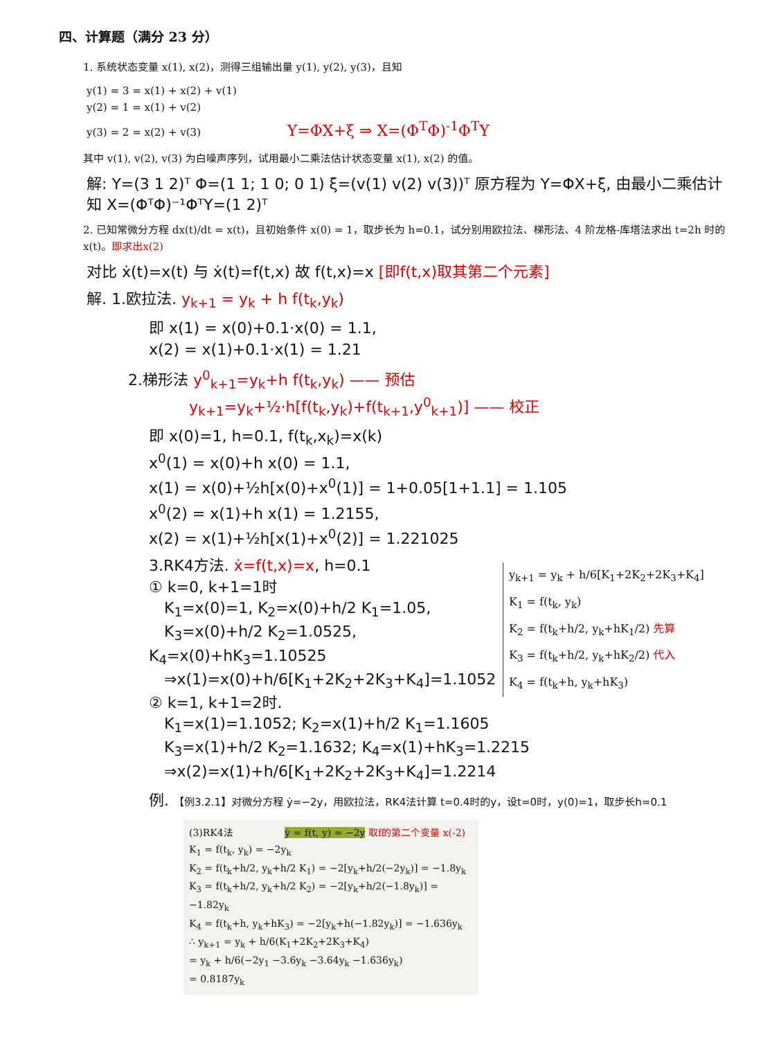四、计算题（满分 23 分）
1. 系统状态变量 x(1), x(2)，测得三组输出量 y(1), y(2), y(3)，且知
y(1) = 3 = x(1) + x(2) + v(1)
y(2) = 1 = x(1) + v(2)
y(3) = 2 = x(2) + v(3) Y=ΦX+ξ ⇒ X=(Φ<sup>T</sup>Φ)<sup>-1</sup>Φ<sup>T</sup>Y
其中 v(1), v(2), v(3) 为白噪声序列，试用最小二乘法估计状态变量 x(1), x(2) 的值。
解: Y=(3 1 2)ᵀ Φ=(1 1; 1 0; 0 1) ξ=(v(1) v(2) v(3))ᵀ 原方程为 Y=ΦX+ξ, 由最小二乘估计知 X=(ΦᵀΦ)⁻¹ΦᵀY=(1 2)ᵀ
2. 已知常微分方程 dx(t)/dt = x(t)，且初始条件 x(0) = 1，取步长为 h=0.1，试分别用欧拉法、梯形法、4 阶龙格-库塔法求出 t=2h 时的 x(t)。即求出x(2)
对比 ẋ(t)=x(t) 与 ẋ(t)=f(t,x) 故 f(t,x)=x [即f(t,x)取其第二个元素]
解. 1.欧拉法. y<sub>k+1</sub> = y<sub>k</sub> + h f(t<sub>k</sub>,y<sub>k</sub>)
即 x(1) = x(0)+0.1·x(0) = 1.1,
x(2) = x(1)+0.1·x(1) = 1.21
2.梯形法 y<sup>0</sup><sub>k+1</sub>=y<sub>k</sub>+h f(t<sub>k</sub>,y<sub>k</sub>) —— 预估
    y<sub>k+1</sub>=y<sub>k</sub>+½·h[f(t<sub>k</sub>,y<sub>k</sub>)+f(t<sub>k+1</sub>,y<sup>0</sup><sub>k+1</sub>)] —— 校正
即 x(0)=1, h=0.1, f(t<sub>k</sub>,x<sub>k</sub>)=x(k)
x<sup>0</sup>(1) = x(0)+h x(0) = 1.1,
x(1) = x(0)+½h[x(0)+x<sup>0</sup>(1)] = 1+0.05[1+1.1] = 1.105
x<sup>0</sup>(2) = x(1)+h x(1) = 1.2155,
x(2) = x(1)+½h[x(1)+x<sup>0</sup>(2)] = 1.221025
y<sub>k+1</sub> = y<sub>k</sub> + h/6[K<sub>1</sub>+2K<sub>2</sub>+2K<sub>3</sub>+K<sub>4</sub>]
K<sub>1</sub> = f(t<sub>k</sub>, y<sub>k</sub>)
K<sub>2</sub> = f(t<sub>k</sub>+h/2, y<sub>k</sub>+hK<sub>1</sub>/2) 先算
K<sub>3</sub> = f(t<sub>k</sub>+h/2, y<sub>k</sub>+hK<sub>2</sub>/2) 代入
K<sub>4</sub> = f(t<sub>k</sub>+h, y<sub>k</sub>+hK<sub>3</sub>)
3.RK4方法. ẋ=f(t,x)=x, h=0.1
① k=0, k+1=1时
 K<sub>1</sub>=x(0)=1, K<sub>2</sub>=x(0)+h/2 K<sub>1</sub>=1.05,
 K<sub>3</sub>=x(0)+h/2 K<sub>2</sub>=1.0525, K<sub>4</sub>=x(0)+hK<sub>3</sub>=1.10525
 ⇒x(1)=x(0)+h/6[K<sub>1</sub>+2K<sub>2</sub>+2K<sub>3</sub>+K<sub>4</sub>]=1.1052
② k=1, k+1=2时.
 K<sub>1</sub>=x(1)=1.1052; K<sub>2</sub>=x(1)+h/2 K<sub>1</sub>=1.1605
 K<sub>3</sub>=x(1)+h/2 K<sub>2</sub>=1.1632; K<sub>4</sub>=x(1)+hK<sub>3</sub>=1.2215
 ⇒x(2)=x(1)+h/6[K<sub>1</sub>+2K<sub>2</sub>+2K<sub>3</sub>+K<sub>4</sub>]=1.2214
例. 【例3.2.1】对微分方程 ẏ=−2y，用欧拉法，RK4法计算 t=0.4时的y，设t=0时，y(0)=1，取步长h=0.1
(3)RK4法      ẏ = f(t, y) = −2y 取f的第二个变量 x(-2)
K<sub>1</sub> = f(t<sub>k</sub>, y<sub>k</sub>) = −2y<sub>k</sub>
K<sub>2</sub> = f(t<sub>k</sub>+h/2, y<sub>k</sub>+h/2 K<sub>1</sub>) = −2[y<sub>k</sub>+h/2(−2y<sub>k</sub>)] = −1.8y<sub>k</sub>
K<sub>3</sub> = f(t<sub>k</sub>+h/2, y<sub>k</sub>+h/2 K<sub>2</sub>) = −2[y<sub>k</sub>+h/2(−1.8y<sub>k</sub>)] = −1.82y<sub>k</sub>
K<sub>4</sub> = f(t<sub>k</sub>+h, y<sub>k</sub>+hK<sub>3</sub>) = −2[y<sub>k</sub>+h(−1.82y<sub>k</sub>)] = −1.636y<sub>k</sub>
∴ y<sub>k+1</sub> = y<sub>k</sub> + h/6(K<sub>1</sub>+2K<sub>2</sub>+2K<sub>3</sub>+K<sub>4</sub>)
= y<sub>k</sub> + h/6(−2y<sub>1</sub> −3.6y<sub>k</sub> −3.64y<sub>k</sub> −1.636y<sub>k</sub>)
= 0.8187y<sub>k</sub>